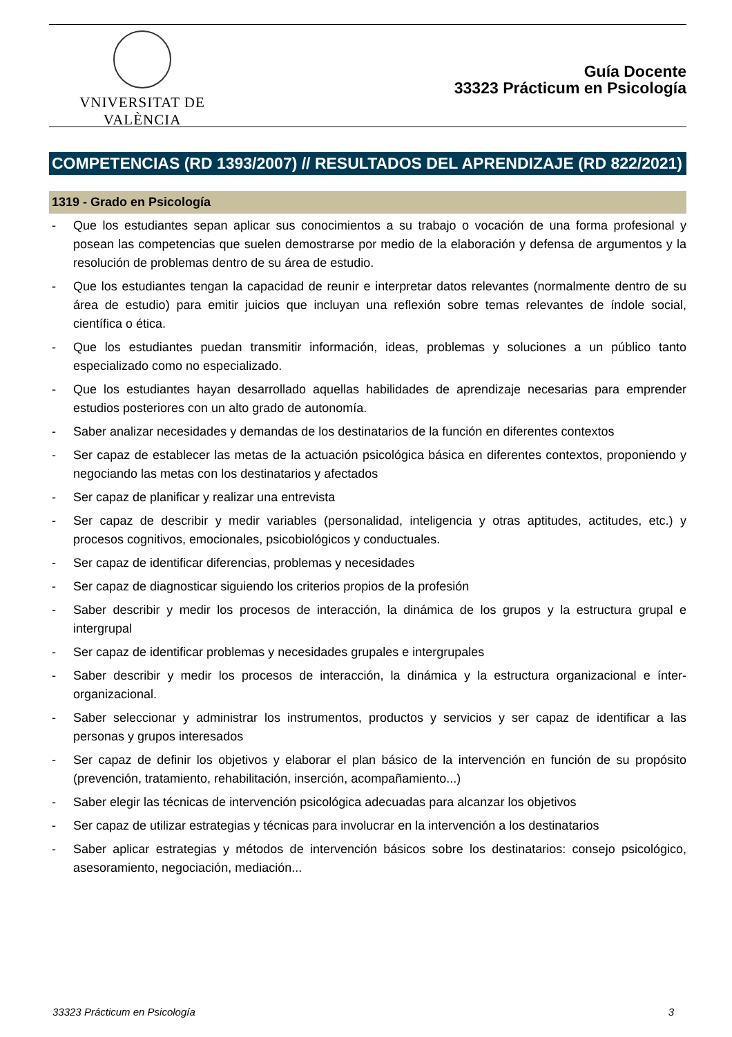VNIVERSITAT DE VALÈNCIA
Guía Docente
33323 Prácticum en Psicología
COMPETENCIAS (RD 1393/2007) // RESULTADOS DEL APRENDIZAJE (RD 822/2021)
1319 - Grado en Psicología
- Que los estudiantes sepan aplicar sus conocimientos a su trabajo o vocación de una forma profesional y posean las competencias que suelen demostrarse por medio de la elaboración y defensa de argumentos y la resolución de problemas dentro de su área de estudio.
- Que los estudiantes tengan la capacidad de reunir e interpretar datos relevantes (normalmente dentro de su área de estudio) para emitir juicios que incluyan una reflexión sobre temas relevantes de índole social, científica o ética.
- Que los estudiantes puedan transmitir información, ideas, problemas y soluciones a un público tanto especializado como no especializado.
- Que los estudiantes hayan desarrollado aquellas habilidades de aprendizaje necesarias para emprender estudios posteriores con un alto grado de autonomía.
- Saber analizar necesidades y demandas de los destinatarios de la función en diferentes contextos
- Ser capaz de establecer las metas de la actuación psicológica básica en diferentes contextos, proponiendo y negociando las metas con los destinatarios y afectados
- Ser capaz de planificar y realizar una entrevista
- Ser capaz de describir y medir variables (personalidad, inteligencia y otras aptitudes, actitudes, etc.) y procesos cognitivos, emocionales, psicobiológicos y conductuales.
- Ser capaz de identificar diferencias, problemas y necesidades
- Ser capaz de diagnosticar siguiendo los criterios propios de la profesión
- Saber describir y medir los procesos de interacción, la dinámica de los grupos y la estructura grupal e intergrupal
- Ser capaz de identificar problemas y necesidades grupales e intergrupales
- Saber describir y medir los procesos de interacción, la dinámica y la estructura organizacional e ínter-organizacional.
- Saber seleccionar y administrar los instrumentos, productos y servicios y ser capaz de identificar a las personas y grupos interesados
- Ser capaz de definir los objetivos y elaborar el plan básico de la intervención en función de su propósito (prevención, tratamiento, rehabilitación, inserción, acompañamiento...)
- Saber elegir las técnicas de intervención psicológica adecuadas para alcanzar los objetivos
- Ser capaz de utilizar estrategias y técnicas para involucrar en la intervención a los destinatarios
- Saber aplicar estrategias y métodos de intervención básicos sobre los destinatarios: consejo psicológico, asesoramiento, negociación, mediación...
33323 Prácticum en Psicología 3